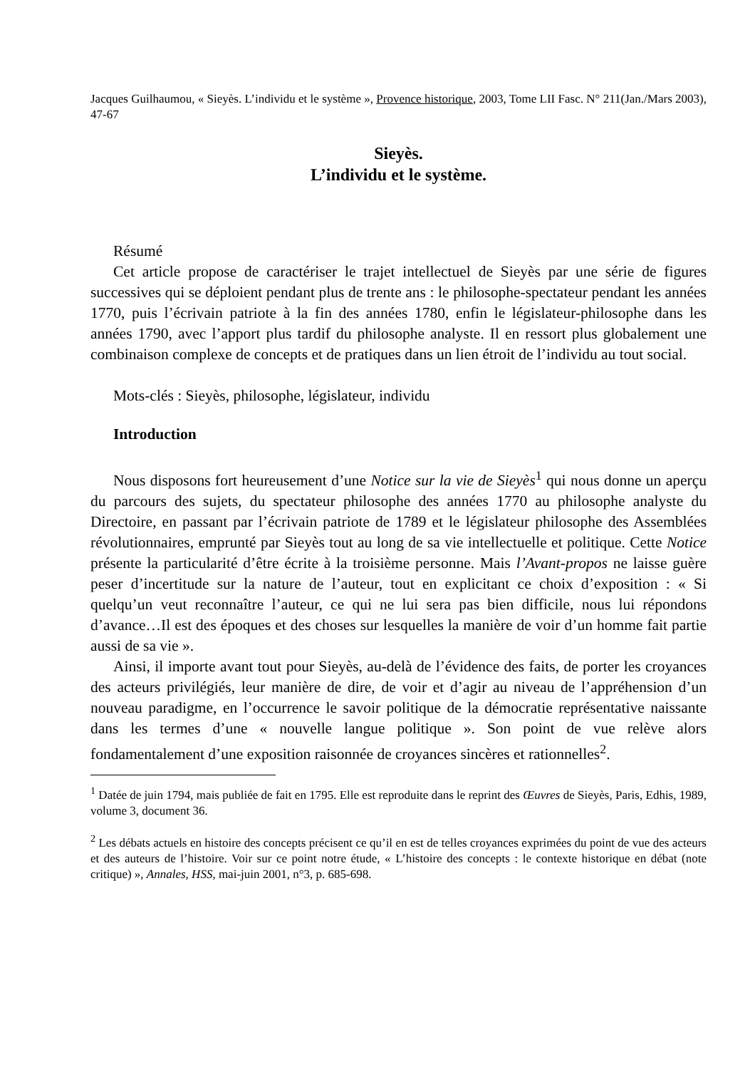Jacques Guilhaumou, « Sieyès. L’individu et le système », Provence historique, 2003, Tome LII Fasc. N° 211(Jan./Mars 2003), 47-67
Sieyès.
L’individu et le système.
Résumé
Cet article propose de caractériser le trajet intellectuel de Sieyès par une série de figures successives qui se déploient pendant plus de trente ans : le philosophe-spectateur pendant les années 1770, puis l’écrivain patriote à la fin des années 1780, enfin le législateur-philosophe dans les années 1790, avec l’apport plus tardif du philosophe analyste. Il en ressort plus globalement une combinaison complexe de concepts et de pratiques dans un lien étroit de l’individu au tout social.
Mots-clés : Sieyès, philosophe, législateur, individu
Introduction
Nous disposons fort heureusement d’une Notice sur la vie de Sieyès<sup>1</sup> qui nous donne un aperçu du parcours des sujets, du spectateur philosophe des années 1770 au philosophe analyste du Directoire, en passant par l’écrivain patriote de 1789 et le législateur philosophe des Assemblées révolutionnaires, emprunté par Sieyès tout au long de sa vie intellectuelle et politique. Cette Notice présente la particularité d’être écrite à la troisième personne. Mais l’Avant-propos ne laisse guère peser d’incertitude sur la nature de l’auteur, tout en explicitant ce choix d’exposition : « Si quelqu’un veut reconnaître l’auteur, ce qui ne lui sera pas bien difficile, nous lui répondons d’avance…Il est des époques et des choses sur lesquelles la manière de voir d’un homme fait partie aussi de sa vie ».
Ainsi, il importe avant tout pour Sieyès, au-delà de l’évidence des faits, de porter les croyances des acteurs privilégiés, leur manière de dire, de voir et d’agir au niveau de l’appréhension d’un nouveau paradigme, en l’occurrence le savoir politique de la démocratie représentative naissante dans les termes d’une « nouvelle langue politique ». Son point de vue relève alors fondamentalement d’une exposition raisonnée de croyances sincères et rationnelles<sup>2</sup>.
<sup>1</sup> Datée de juin 1794, mais publiée de fait en 1795. Elle est reproduite dans le reprint des Œuvres de Sieyès, Paris, Edhis, 1989, volume 3, document 36.
<sup>2</sup> Les débats actuels en histoire des concepts précisent ce qu’il en est de telles croyances exprimées du point de vue des acteurs et des auteurs de l’histoire. Voir sur ce point notre étude, « L’histoire des concepts : le contexte historique en débat (note critique) », Annales, HSS, mai-juin 2001, n°3, p. 685-698.